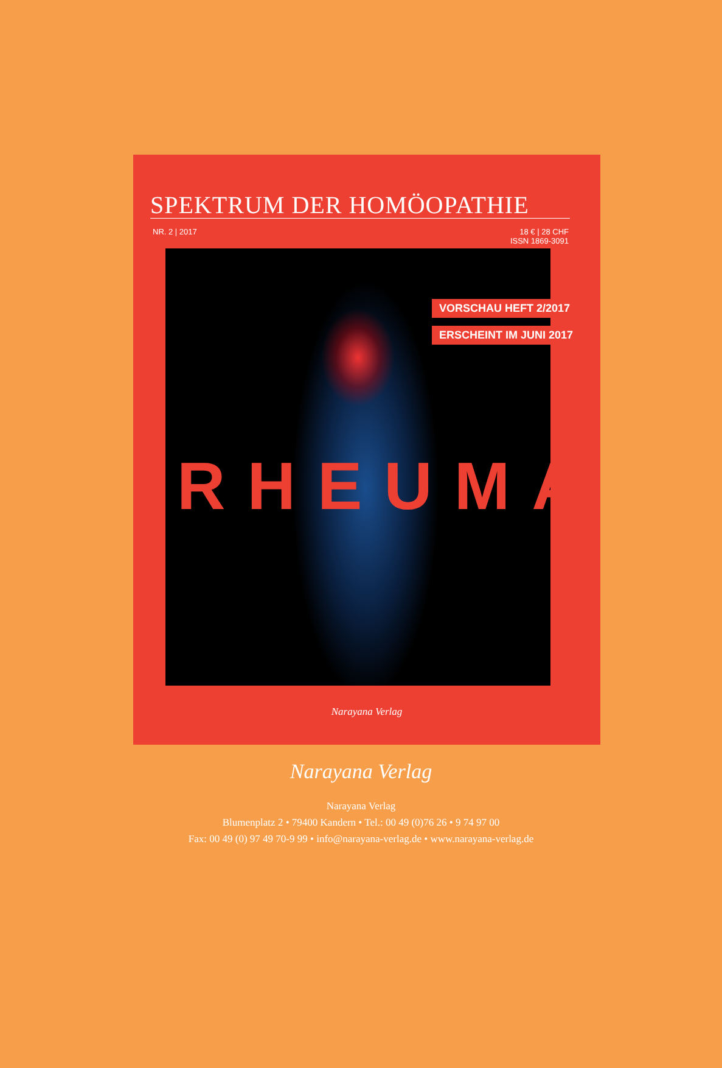SPEKTRUM DER HOMÖOPATHIE
NR. 2 | 2017 18 € | 28 CHF
ISSN 1869-3091
VORSCHAU HEFT 2/2017
ERSCHEINT IM JUNI 2017
RHEUMA
Narayana Verlag
Narayana Verlag
Narayana Verlag
Blumenplatz 2 • 79400 Kandern • Tel.: 00 49 (0)76 26 • 9 74 97 00
Fax: 00 49 (0) 97 49 70-9 99 • info@narayana-verlag.de • www.narayana-verlag.de